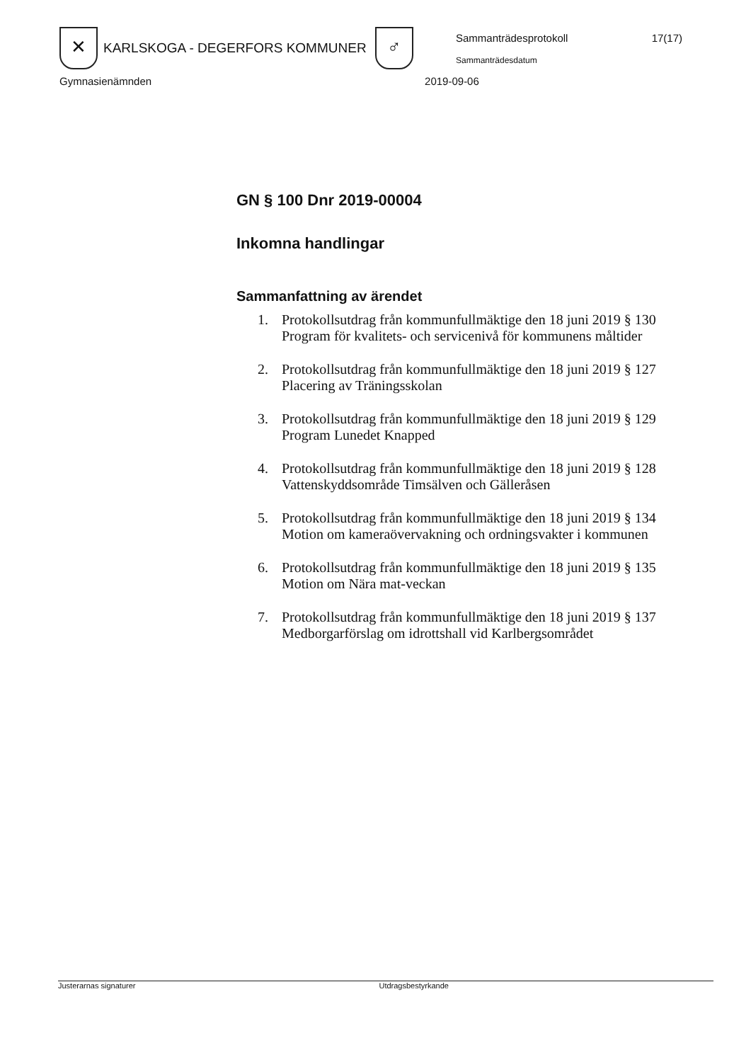✕
KARLSKOGA - DEGERFORS KOMMUNER
♂
Sammanträdesprotokoll 17(17)
Sammanträdesdatum
Gymnasienämnden 2019-09-06
GN § 100 Dnr 2019-00004
Inkomna handlingar
Sammanfattning av ärendet
1. Protokollsutdrag från kommunfullmäktige den 18 juni 2019 § 130 Program för kvalitets- och servicenivå för kommunens måltider
2. Protokollsutdrag från kommunfullmäktige den 18 juni 2019 § 127 Placering av Träningsskolan
3. Protokollsutdrag från kommunfullmäktige den 18 juni 2019 § 129 Program Lunedet Knapped
4. Protokollsutdrag från kommunfullmäktige den 18 juni 2019 § 128 Vattenskyddsområde Timsälven och Gälleråsen
5. Protokollsutdrag från kommunfullmäktige den 18 juni 2019 § 134 Motion om kameraövervakning och ordningsvakter i kommunen
6. Protokollsutdrag från kommunfullmäktige den 18 juni 2019 § 135 Motion om Nära mat-veckan
7. Protokollsutdrag från kommunfullmäktige den 18 juni 2019 § 137 Medborgarförslag om idrottshall vid Karlbergsområdet
Justerarnas signaturer Utdragsbestyrkande